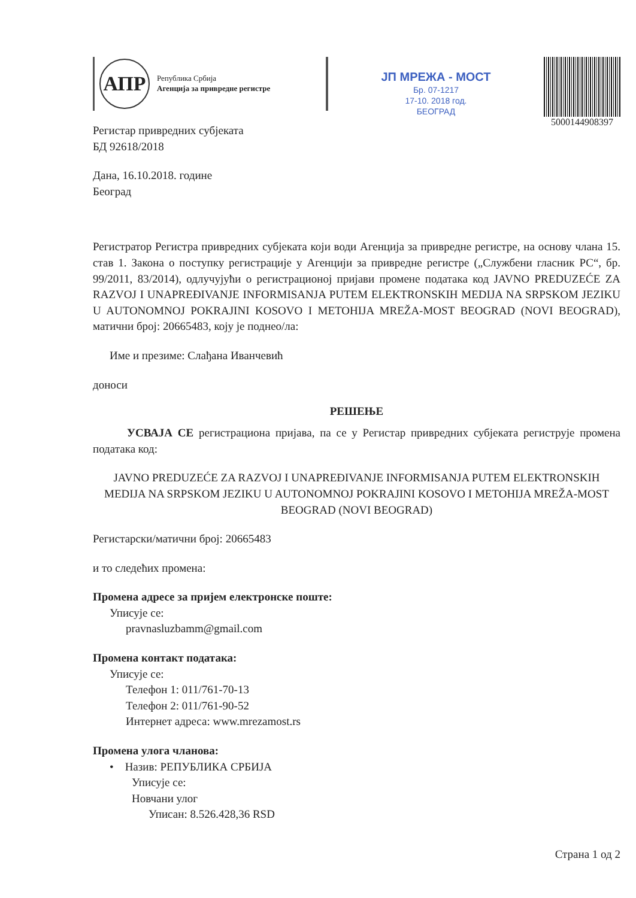АПР
Република Србија
Агенција за привредне регистре
ЈП МРЕЖА - МОСТ
Бр. 07-1217
17-10. 2018 год.
БЕОГРАД
5000144908397
Регистар привредних субјеката
БД 92618/2018
Дана, 16.10.2018. године
Београд
Регистратор Регистра привредних субјеката који води Агенција за привредне регистре, на основу члана 15. став 1. Закона о поступку регистрације у Агенцији за привредне регистре („Службени гласник РС“, бр. 99/2011, 83/2014), одлучујући о регистрационој пријави промене података код JAVNO PREDUZEĆE ZA RAZVOJ I UNAPREĐIVANJE INFORMISANJA PUTEM ELEKTRONSKIH MEDIJA NA SRPSKOM JEZIKU U AUTONOMNOJ POKRAJINI KOSOVO I METOHIJA MREŽA-MOST BEOGRAD (NOVI BEOGRAD), матични број: 20665483, коју је поднео/ла:
Име и презиме: Слађана Иванчевић
доноси
РЕШЕЊЕ
   УСВАЈА СЕ регистрациона пријава, па се у Регистар привредних субјеката региструје промена података код:
JAVNO PREDUZEĆE ZA RAZVOJ I UNAPREĐIVANJE INFORMISANJA PUTEM ELEKTRONSKIH MEDIJA NA SRPSKOM JEZIKU U AUTONOMNOJ POKRAJINI KOSOVO I METOHIJA MREŽA-MOST BEOGRAD (NOVI BEOGRAD)
Регистарски/матични број: 20665483
и то следећих промена:
Промена адресе за пријем електронске поште:
Уписује се:
pravnasluzbamm@gmail.com
Промена контакт података:
Уписује се:
Телефон 1: 011/761-70-13
Телефон 2: 011/761-90-52
Интернет адреса: www.mrezamost.rs
Промена улога чланова:
• Назив: РЕПУБЛИКА СРБИЈА
Уписује се:
Новчани улог
Уписан: 8.526.428,36 RSD
Страна 1 од 2